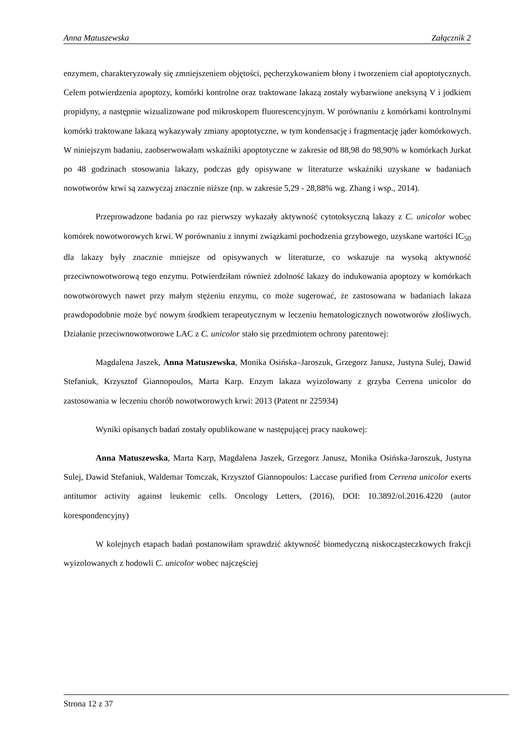Anna Matuszewska Załącznik 2
enzymem, charakteryzowały się zmniejszeniem objętości, pęcherzykowaniem błony i tworzeniem ciał apoptotycznych. Celem potwierdzenia apoptozy, komórki kontrolne oraz traktowane lakazą zostały wybarwione aneksyną V i jodkiem propidyny, a następnie wizualizowane pod mikroskopem fluorescencyjnym. W porównaniu z komórkami kontrolnymi komórki traktowane lakazą wykazywały zmiany apoptotyczne, w tym kondensację i fragmentację jąder komórkowych. W niniejszym badaniu, zaobserwowałam wskaźniki apoptotyczne w zakresie od 88,98 do 98,90% w komórkach Jurkat po 48 godzinach stosowania lakazy, podczas gdy opisywane w literaturze wskaźniki uzyskane w badaniach nowotworów krwi są zazwyczaj znacznie niższe (np. w zakresie 5,29 - 28,88% wg. Zhang i wsp., 2014).
Przeprowadzone badania po raz pierwszy wykazały aktywność cytotoksyczną lakazy z C. unicolor wobec komórek nowotworowych krwi. W porównaniu z innymi związkami pochodzenia grzybowego, uzyskane wartości IC<sub>50</sub> dla lakazy były znacznie mniejsze od opisywanych w literaturze, co wskazuje na wysoką aktywność przeciwnowotworową tego enzymu. Potwierdziłam również zdolność lakazy do indukowania apoptozy w komórkach nowotworowych nawet przy małym stężeniu enzymu, co może sugerować, że zastosowana w badaniach lakaza prawdopodobnie może być nowym środkiem terapeutycznym w leczeniu hematologicznych nowotworów złośliwych. Działanie przeciwnowotworowe LAC z C. unicolor stało się przedmiotem ochrony patentowej:
Magdalena Jaszek, Anna Matuszewska, Monika Osińska–Jaroszuk, Grzegorz Janusz, Justyna Sulej, Dawid Stefaniuk, Krzysztof Giannopoulos, Marta Karp. Enzym lakaza wyizolowany z grzyba Cerrena unicolor do zastosowania w leczeniu chorób nowotworowych krwi: 2013 (Patent nr 225934)
Wyniki opisanych badań zostały opublikowane w następującej pracy naukowej:
Anna Matuszewska, Marta Karp, Magdalena Jaszek, Grzegorz Janusz, Monika Osińska‑Jaroszuk, Justyna Sulej, Dawid Stefaniuk, Waldemar Tomczak, Krzysztof Giannopoulos: Laccase purified from Cerrena unicolor exerts antitumor activity against leukemic cells. Oncology Letters, (2016), DOI: 10.3892/ol.2016.4220 (autor korespondencyjny)
W kolejnych etapach badań postanowiłam sprawdzić aktywność biomedyczną niskocząsteczkowych frakcji wyizolowanych z hodowli C. unicolor wobec najczęściej
Strona 12 z 37